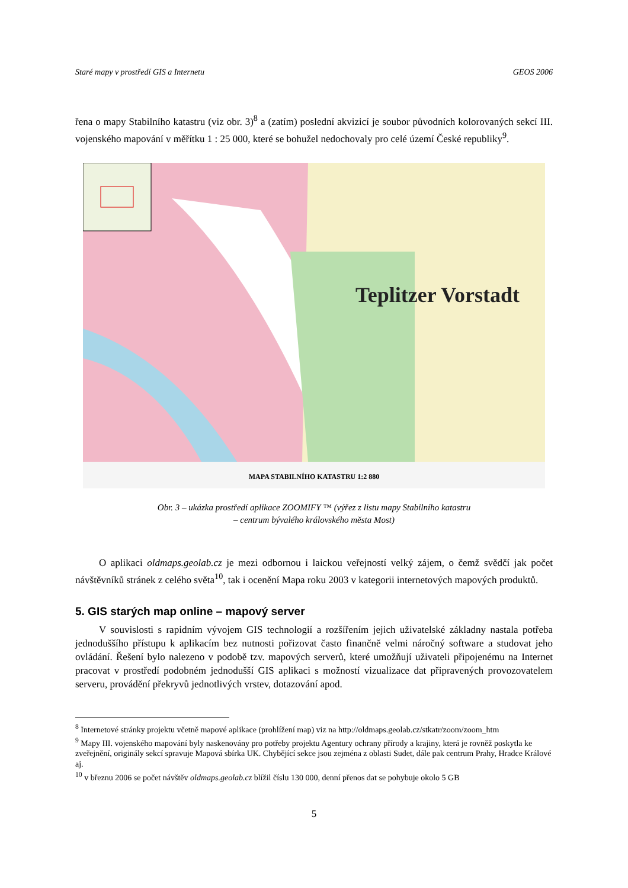Staré mapy v prostředí GIS a Internetu GEOS 2006
řena o mapy Stabilního katastru (viz obr. 3)<sup>8</sup> a (zatím) poslední akvizicí je soubor původních kolorovaných sekcí III. vojenského mapování v měřítku 1 : 25 000, které se bohužel nedochovaly pro celé území České republiky<sup>9</sup>.
Teplitzer Vorstadt
MAPA STABILNÍHO KATASTRU 1:2 880
Obr. 3 – ukázka prostředí aplikace ZOOMIFY ™ (výřez z listu mapy Stabilního katastru
– centrum bývalého královského města Most)
O aplikaci oldmaps.geolab.cz je mezi odbornou i laickou veřejností velký zájem, o čemž svědčí jak počet návštěvníků stránek z celého světa<sup>10</sup>, tak i ocenění Mapa roku 2003 v kategorii internetových mapových produktů.
5. GIS starých map online – mapový server
V souvislosti s rapidním vývojem GIS technologií a rozšířením jejich uživatelské základny nastala potřeba jednoduššího přístupu k aplikacím bez nutnosti pořizovat často finančně velmi náročný software a studovat jeho ovládání. Řešení bylo nalezeno v podobě tzv. mapových serverů, které umožňují uživateli připojenému na Internet pracovat v prostředí podobném jednodušší GIS aplikaci s možností vizualizace dat připravených provozovatelem serveru, provádění překryvů jednotlivých vrstev, dotazování apod.
<sup>8</sup> Internetové stránky projektu včetně mapové aplikace (prohlížení map) viz na http://oldmaps.geolab.cz/stkatr/zoom/zoom_htm
<sup>9</sup> Mapy III. vojenského mapování byly naskenovány pro potřeby projektu Agentury ochrany přírody a krajiny, která je rovněž poskytla ke zveřejnění, originály sekcí spravuje Mapová sbírka UK. Chybějící sekce jsou zejména z oblasti Sudet, dále pak centrum Prahy, Hradce Králové aj.
<sup>10</sup> v březnu 2006 se počet návštěv oldmaps.geolab.cz blížil číslu 130 000, denní přenos dat se pohybuje okolo 5 GB
5